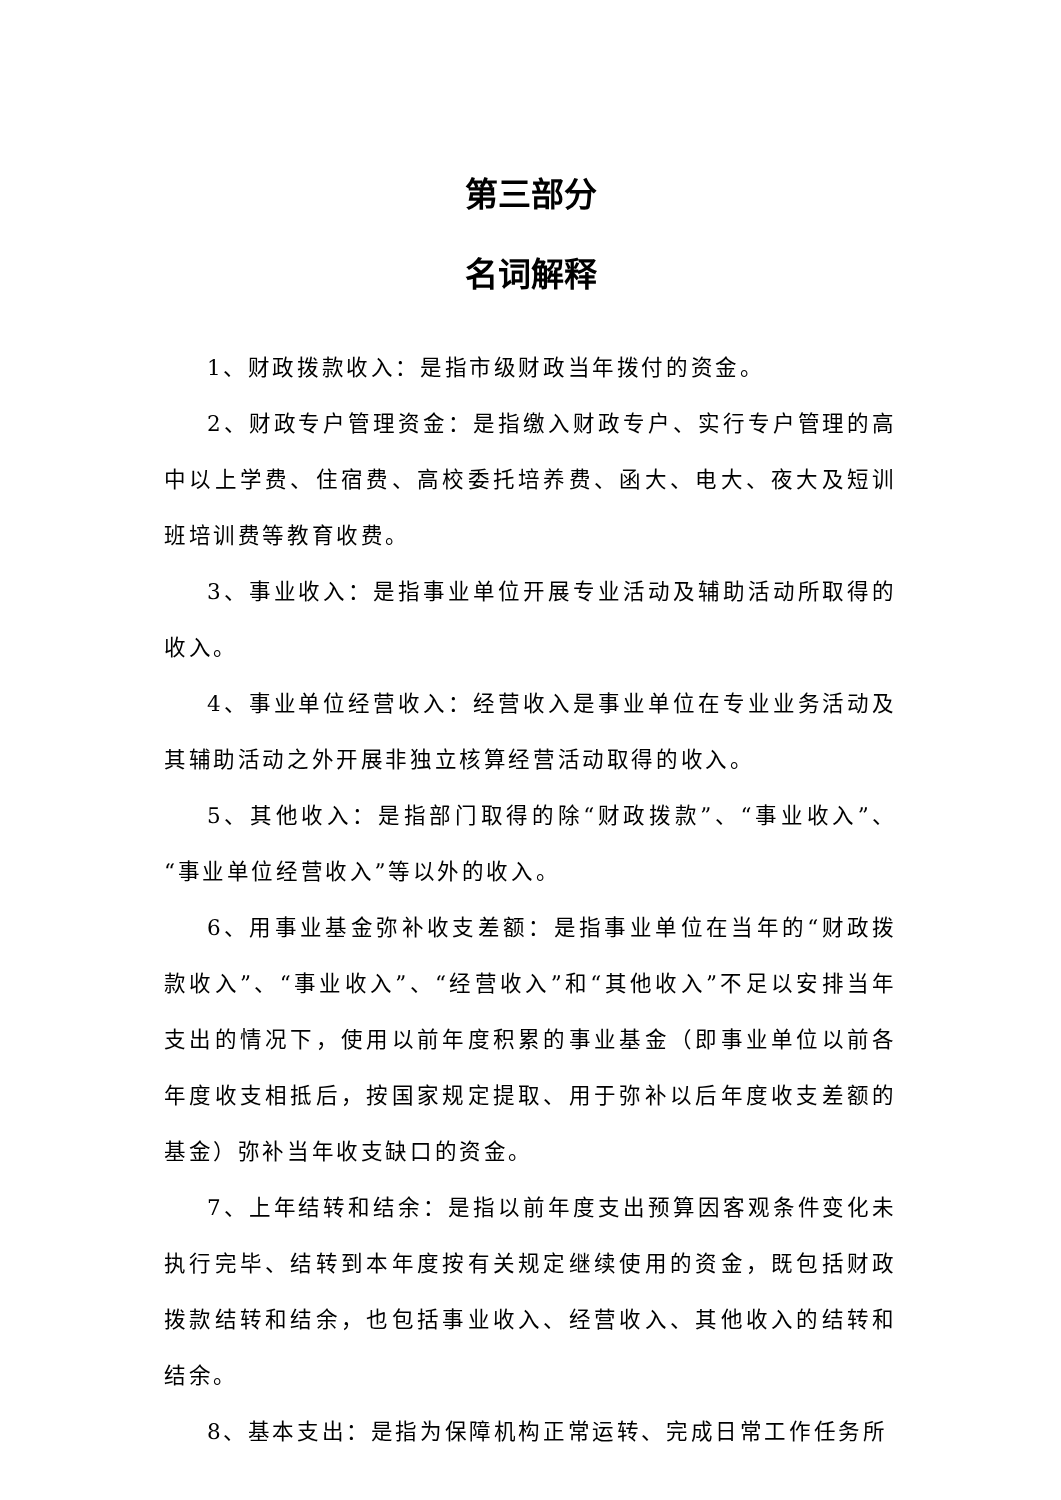第三部分
名词解释
1、财政拨款收入：是指市级财政当年拨付的资金。
2、财政专户管理资金：是指缴入财政专户、实行专户管理的高中以上学费、住宿费、高校委托培养费、函大、电大、夜大及短训班培训费等教育收费。
3、事业收入：是指事业单位开展专业活动及辅助活动所取得的收入。
4、事业单位经营收入：经营收入是事业单位在专业业务活动及其辅助活动之外开展非独立核算经营活动取得的收入。
5、其他收入：是指部门取得的除“财政拨款”、“事业收入”、“事业单位经营收入”等以外的收入。
6、用事业基金弥补收支差额：是指事业单位在当年的“财政拨款收入”、“事业收入”、“经营收入”和“其他收入”不足以安排当年支出的情况下，使用以前年度积累的事业基金（即事业单位以前各年度收支相抵后，按国家规定提取、用于弥补以后年度收支差额的基金）弥补当年收支缺口的资金。
7、上年结转和结余：是指以前年度支出预算因客观条件变化未执行完毕、结转到本年度按有关规定继续使用的资金，既包括财政拨款结转和结余，也包括事业收入、经营收入、其他收入的结转和结余。
8、基本支出：是指为保障机构正常运转、完成日常工作任务所